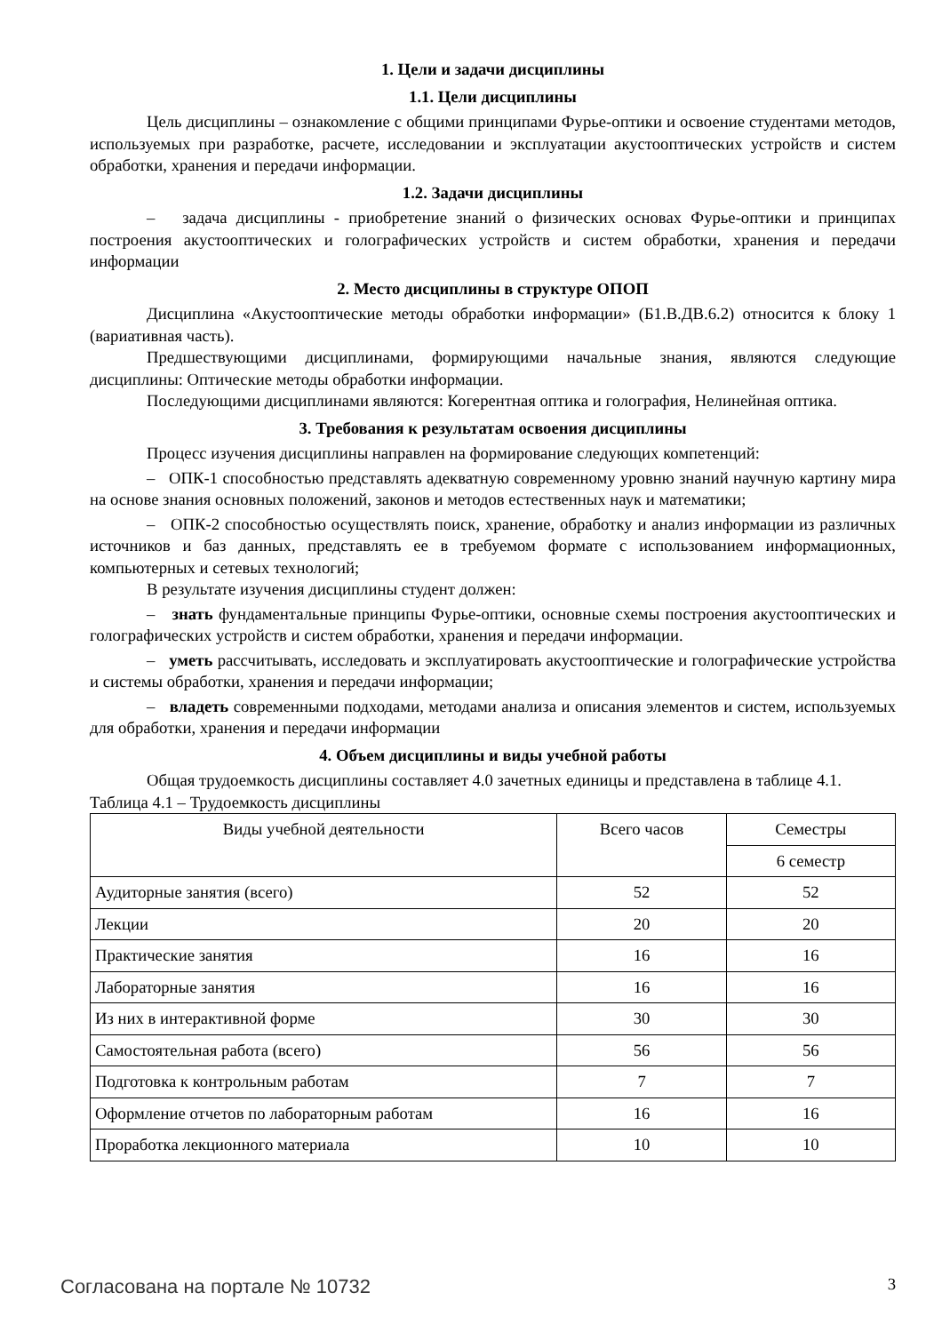1. Цели и задачи дисциплины
1.1. Цели дисциплины
Цель дисциплины – ознакомление с общими принципами Фурье-оптики и освоение студентами методов, используемых при разработке, расчете, исследовании и эксплуатации акустооптических устройств и систем обработки, хранения и передачи информации.
1.2. Задачи дисциплины
– задача дисциплины - приобретение знаний о физических основах Фурье-оптики и принципах построения акустооптических и голографических устройств и систем обработки, хранения и передачи информации
2. Место дисциплины в структуре ОПОП
Дисциплина «Акустооптические методы обработки информации» (Б1.В.ДВ.6.2) относится к блоку 1 (вариативная часть).
Предшествующими дисциплинами, формирующими начальные знания, являются следующие дисциплины: Оптические методы обработки информации.
Последующими дисциплинами являются: Когерентная оптика и голография, Нелинейная оптика.
3. Требования к результатам освоения дисциплины
Процесс изучения дисциплины направлен на формирование следующих компетенций:
– ОПК-1 способностью представлять адекватную современному уровню знаний научную картину мира на основе знания основных положений, законов и методов естественных наук и математики;
– ОПК-2 способностью осуществлять поиск, хранение, обработку и анализ информации из различных источников и баз данных, представлять ее в требуемом формате с использованием информационных, компьютерных и сетевых технологий;
В результате изучения дисциплины студент должен:
– знать фундаментальные принципы Фурье-оптики, основные схемы построения акустооптических и голографических устройств и систем обработки, хранения и передачи информации.
– уметь рассчитывать, исследовать и эксплуатировать акустооптические и голографические устройства и системы обработки, хранения и передачи информации;
– владеть современными подходами, методами анализа и описания элементов и систем, используемых для обработки, хранения и передачи информации
4. Объем дисциплины и виды учебной работы
Общая трудоемкость дисциплины составляет 4.0 зачетных единицы и представлена в таблице 4.1.
Таблица 4.1 – Трудоемкость дисциплины
| Виды учебной деятельности | Всего часов | Семестры |
| --- | --- | --- |
| | | 6 семестр |
| Аудиторные занятия (всего) | 52 | 52 |
| Лекции | 20 | 20 |
| Практические занятия | 16 | 16 |
| Лабораторные занятия | 16 | 16 |
| Из них в интерактивной форме | 30 | 30 |
| Самостоятельная работа (всего) | 56 | 56 |
| Подготовка к контрольным работам | 7 | 7 |
| Оформление отчетов по лабораторным работам | 16 | 16 |
| Проработка лекционного материала | 10 | 10 |
Согласована на портале № 10732 3